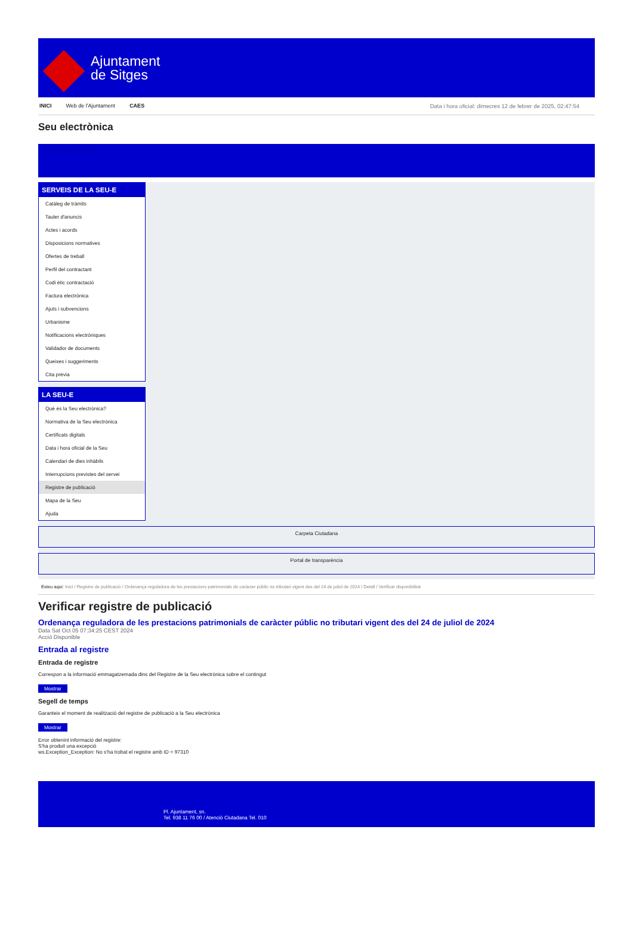Ajuntament
de Sitges
INICI Web de l'Ajuntament CAES Data i hora oficial: dimecres 12 de febrer de 2025, 02:47:54
Seu electrònica
Obtenir còpia autèntica
SERVEIS DE LA SEU-E
Catàleg de tràmits
Tauler d'anuncis
Actes i acords
Disposicions normatives
Ofertes de treball
Perfil del contractant
Codi ètic contractació
Factura electrònica
Ajuts i subvencions
Urbanisme
Notificacions electròniques
Validador de documents
Queixes i suggeriments
Cita prèvia
LA SEU-E
Què és la Seu electrònica?
Normativa de la Seu electrònica
Certificats digitals
Data i hora oficial de la Seu
Calendari de dies inhàbils
Interrupcions previstes del servei
Registre de publicació
Mapa de la Seu
Ajuda
Carpeta Ciutadana
Portal de transparència
Esteu aquí: Inici / Registre de publicació / Ordenança reguladora de les prestacions patrimonials de caràcter públic no tributari vigent des del 24 de juliol de 2024 / Detall / Verificar disponibilitat
Verificar registre de publicació
Ordenança reguladora de les prestacions patrimonials de caràcter públic no tributari vigent des del 24 de juliol de 2024
Data Sat Oct 05 07:34:25 CEST 2024
Acció Disponible
Entrada al registre
Entrada de registre
Correspon a la informació emmagatzemada dins del Registre de la Seu electrònica sobre el contingut
Mostrar
Segell de temps
Garanteix el moment de realització del registre de publicació a la Seu electrònica
Mostrar
Error obtenint informació del registre:
S'ha produit una excepció
ws.Exception_Exception: No s'ha trobat el registre amb ID = 97310
Pl. Ajuntament, sn.
Tel. 938 11 76 00 / Atenció Ciutadana Tel. 010